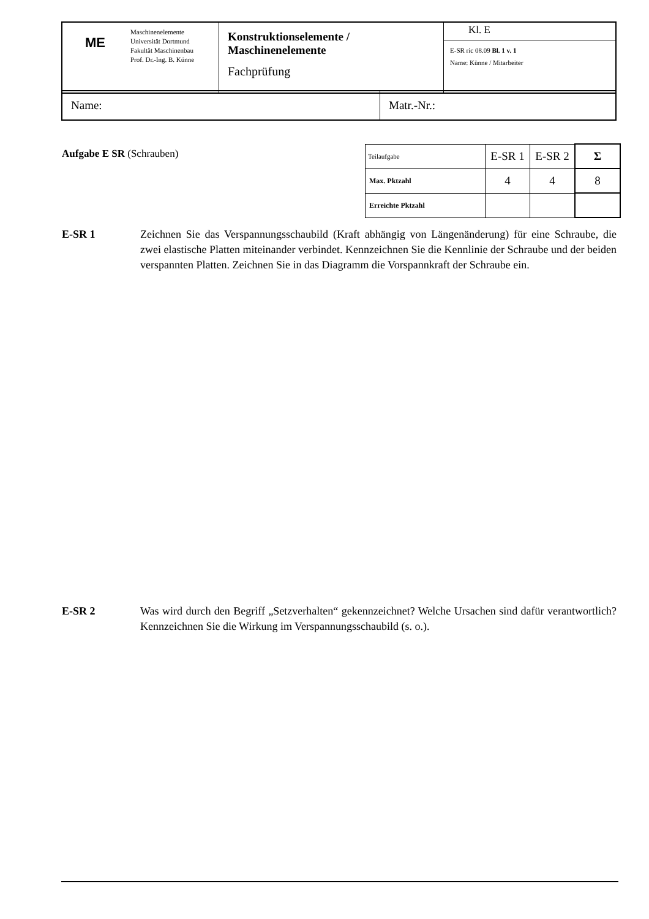| ME | Maschinenelemente Universität Dortmund Fakultät Maschinenbau Prof. Dr.-Ing. B. Künne | Konstruktionselemente / Maschinenelemente Fachprüfung | Kl. E |
| | | | E-SR ric 08.09 Bl. 1 v. 1 Name: Künne / Mitarbeiter |
| Name: | Matr.-Nr.: |
Aufgabe E SR (Schrauben)
| Teilaufgabe | E-SR 1 | E-SR 2 | Σ |
| Max. Pktzahl | 4 | 4 | 8 |
| Erreichte Pktzahl | | | |
E-SR 1 Zeichnen Sie das Verspannungsschaubild (Kraft abhängig von Längenänderung) für eine Schraube, die zwei elastische Platten miteinander verbindet. Kennzeichnen Sie die Kennlinie der Schraube und der beiden verspannten Platten. Zeichnen Sie in das Diagramm die Vorspannkraft der Schraube ein.
E-SR 2 Was wird durch den Begriff „Setzverhalten“ gekennzeichnet? Welche Ursachen sind dafür verantwortlich? Kennzeichnen Sie die Wirkung im Verspannungsschaubild (s. o.).